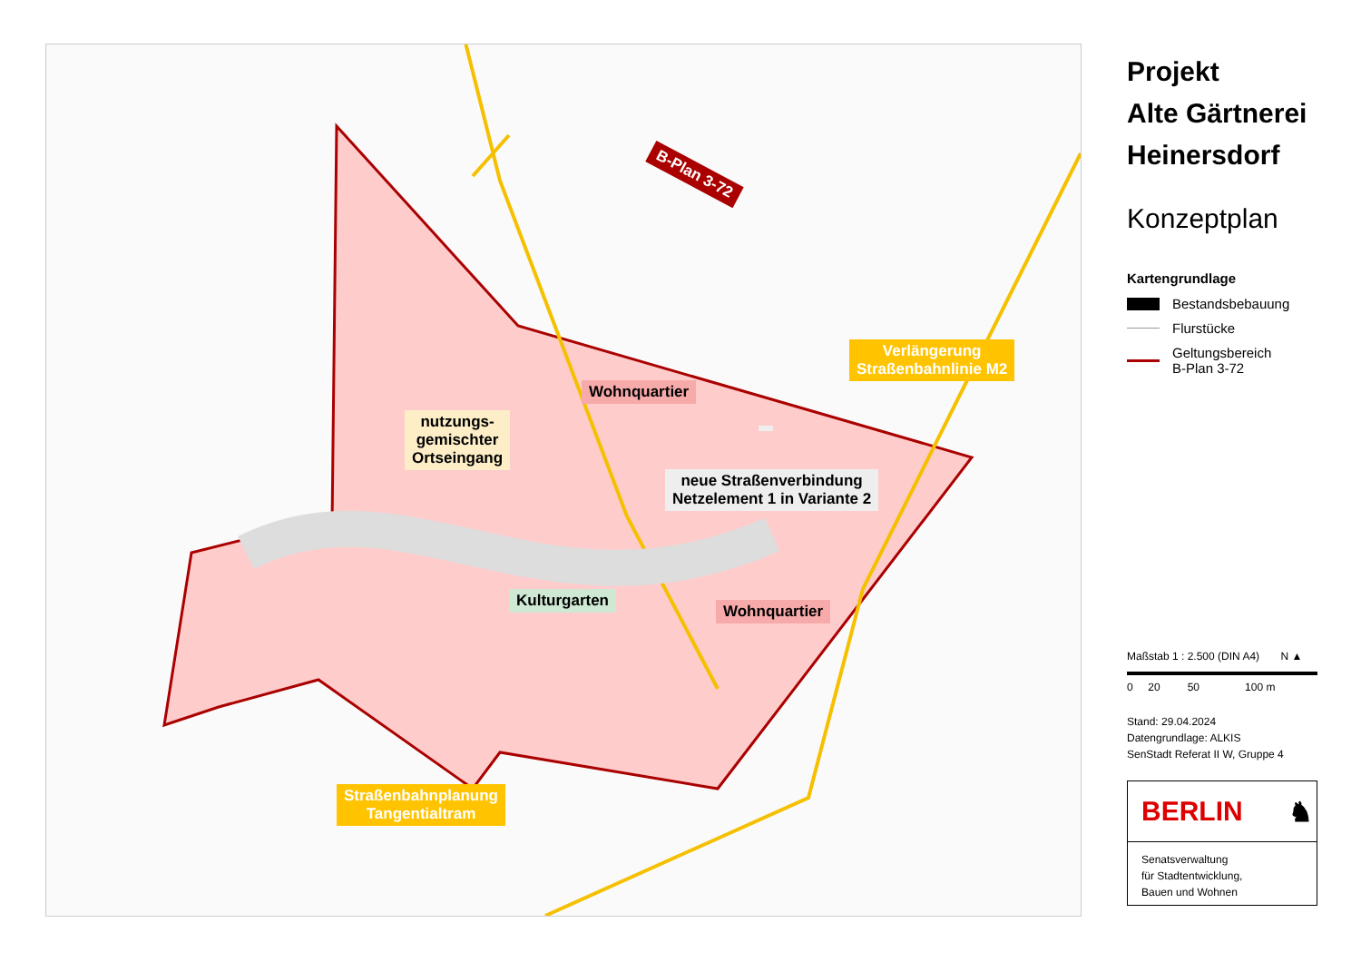B-Plan 3-72
Verlängerung
Straßenbahnlinie M2
Wohnquartier
nutzungs-
gemischter
Ortseingang
neue Straßenverbindung
Netzelement 1 in Variante 2
Kulturgarten
Wohnquartier
Straßenbahnplanung
Tangentialtram
Projekt
Alte Gärtnerei
Heinersdorf
Konzeptplan
Kartengrundlage
Bestandsbebauung
Flurstücke
Geltungsbereich
B-Plan 3-72
Maßstab 1 : 2.500 (DIN A4) N ▲
0 20 50 100 m
Stand: 29.04.2024
Datengrundlage: ALKIS
SenStadt Referat II W, Gruppe 4
BERLIN ♞
Senatsverwaltung
für Stadtentwicklung,
Bauen und Wohnen